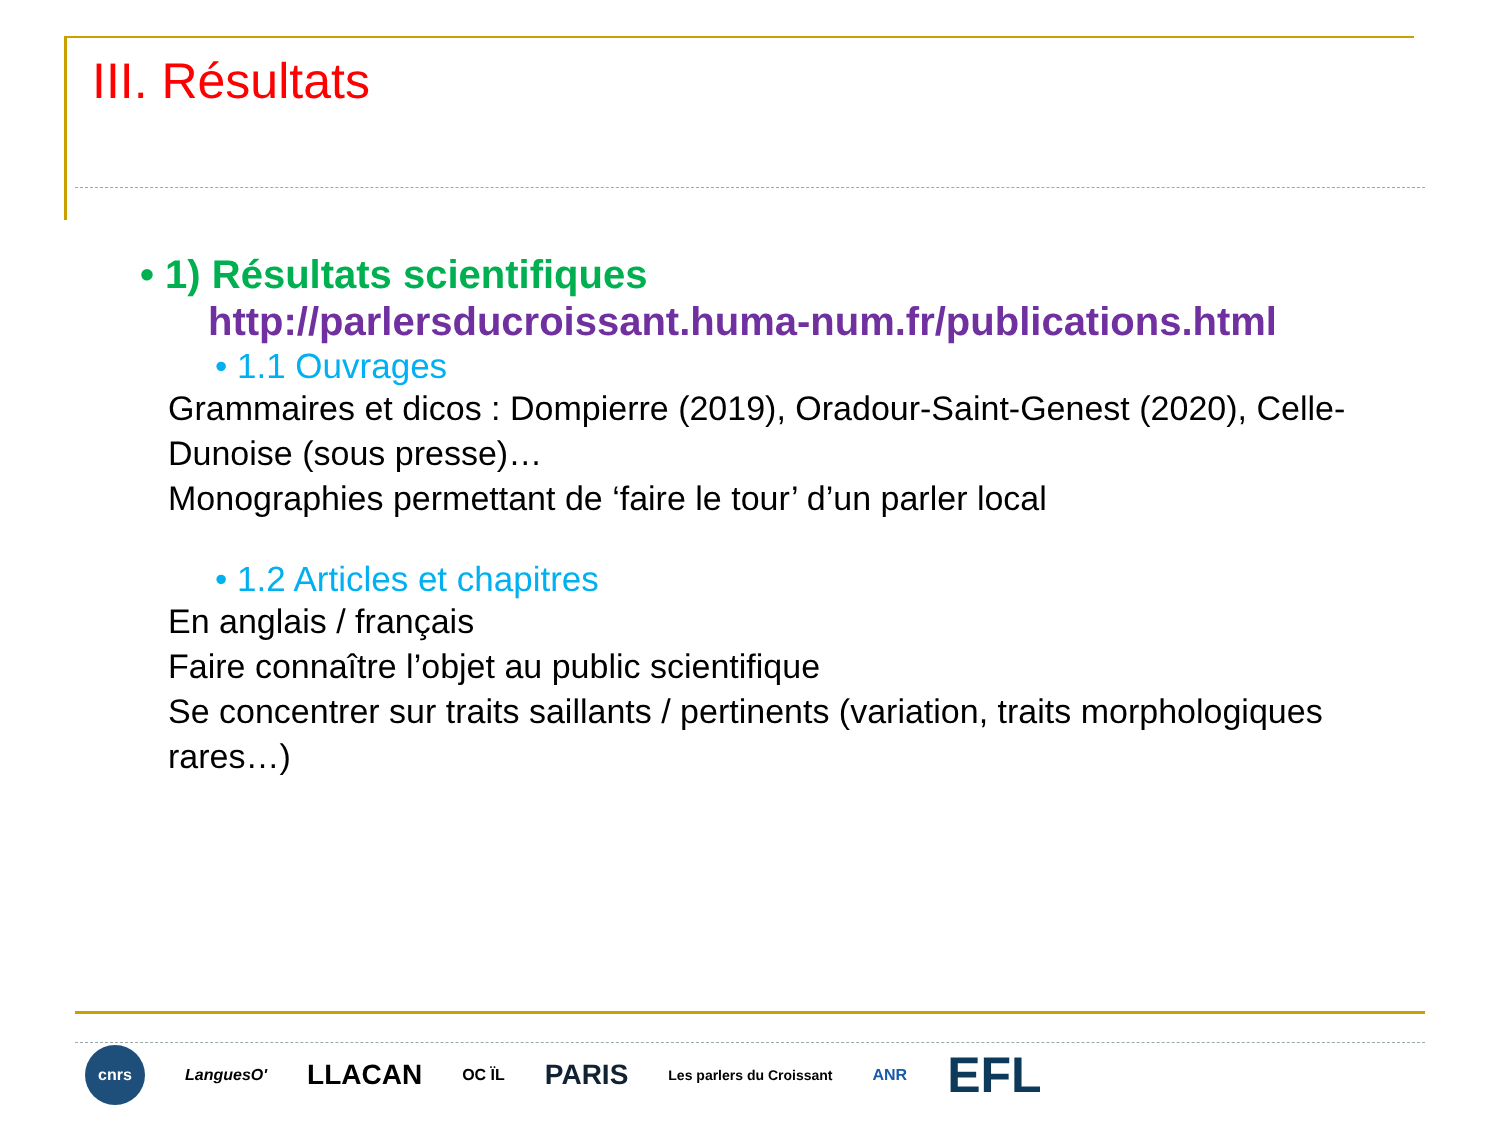III. Résultats
• 1) Résultats scientifiques
http://parlersducroissant.huma-num.fr/publications.html
• 1.1 Ouvrages
Grammaires et dicos : Dompierre (2019), Oradour-Saint-Genest (2020), Celle-Dunoise (sous presse)…
Monographies permettant de ‘faire le tour’ d’un parler local
• 1.2 Articles et chapitres
En anglais / français
Faire connaître l’objet au public scientifique
Se concentrer sur traits saillants / pertinents (variation, traits morphologiques rares…)
cnrs LanguesO' LLACAN OC ÏL PARIS Les parlers du Croissant ANR EFL